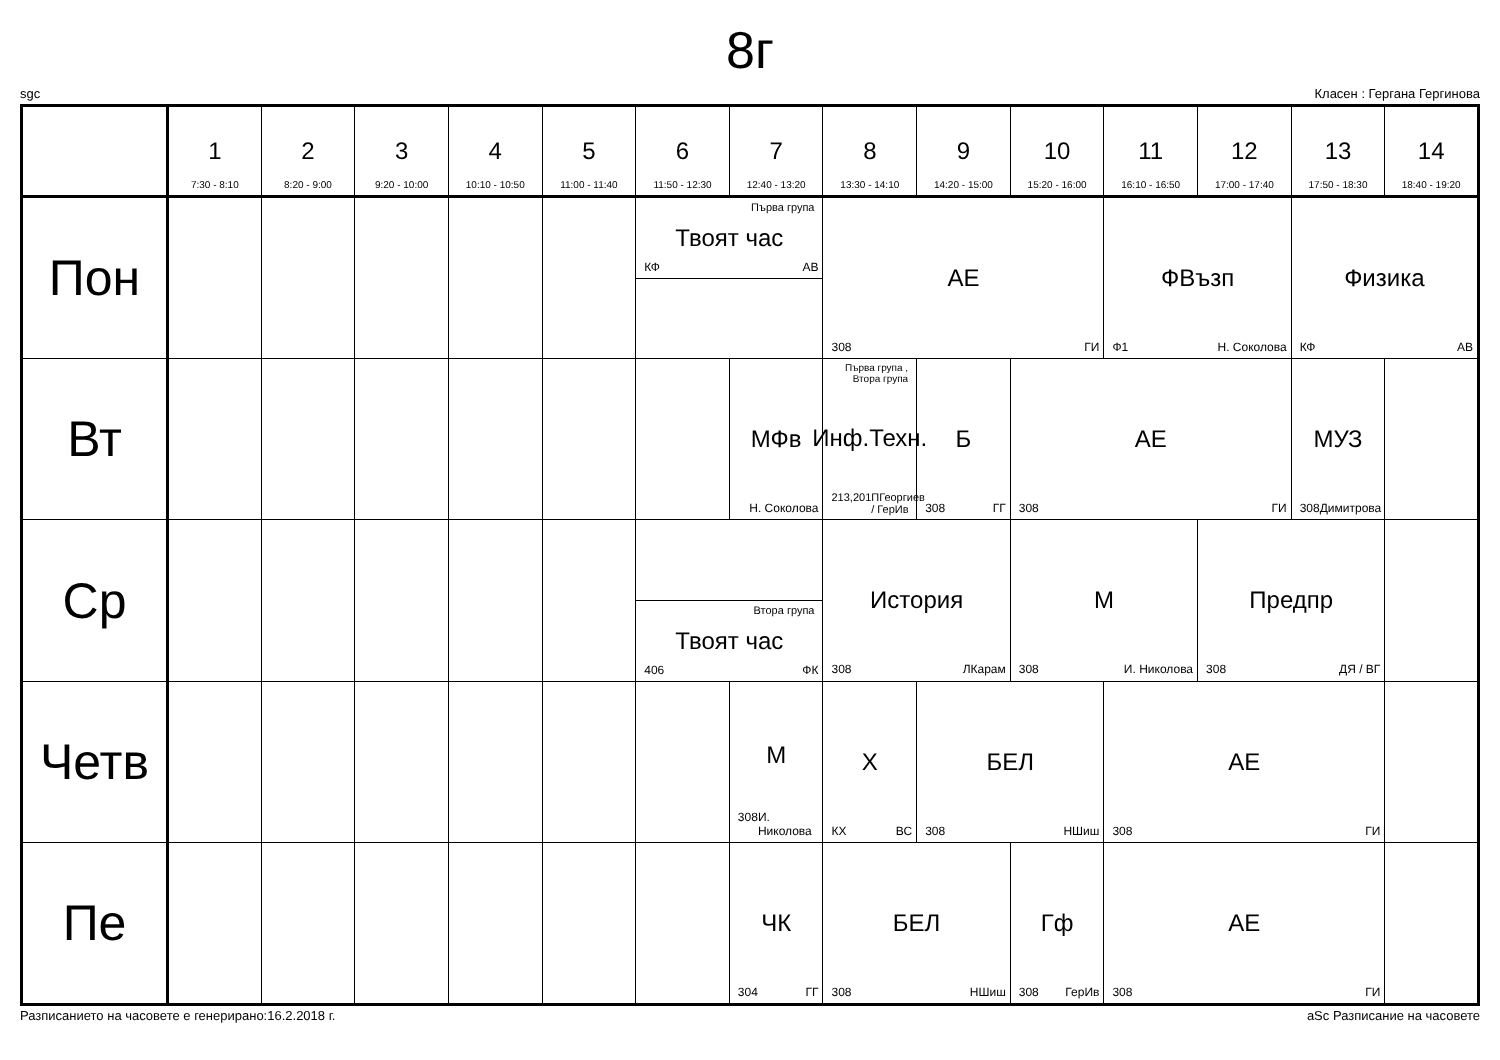8г
sgc Класен : Гергана Гергинова
| | 1 7:30 - 8:10 | 2 8:20 - 9:00 | 3 9:20 - 10:00 | 4 10:10 - 10:50 | 5 11:00 - 11:40 | 6 11:50 - 12:30 | 7 12:40 - 13:20 | 8 13:30 - 14:10 | 9 14:20 - 15:00 | 10 15:20 - 16:00 | 11 16:10 - 16:50 | 12 17:00 - 17:40 | 13 17:50 - 18:30 | 14 18:40 - 19:20 |
| --- | --- | --- | --- | --- | --- | --- | --- | --- | --- | --- | --- | --- | --- | --- |
| Пон | | | | | | Първа група Твоят час КФ АВ | | АЕ 308 ГИ | | | ФВъзп Ф1 Н. Соколова | | Физика КФ АВ | |
| Вт | | | | | | | МФв Н. Соколова | Първа група , Втора група Инф.Техн. 213,201 ПГеоргиев / ГерИв | Б 308 ГГ | АЕ 308 ГИ | | | МУЗ 308 Димитрова | |
| Ср | | | | | | Втора група Твоят час 406 ФК | | История 308 ЛКарам | | М 308 И. Николова | | Предпр 308 ДЯ / ВГ | | |
| Четв | | | | | | | М 308 И. Николова | Х КХ ВС | БЕЛ 308 НШиш | | АЕ 308 ГИ | | | |
| Пе | | | | | | | ЧК 304 ГГ | БЕЛ 308 НШиш | | Гф 308 ГерИв | АЕ 308 ГИ | | | |
Разписанието на часовете е генерирано:16.2.2018 г. aSc Разписание на часовете